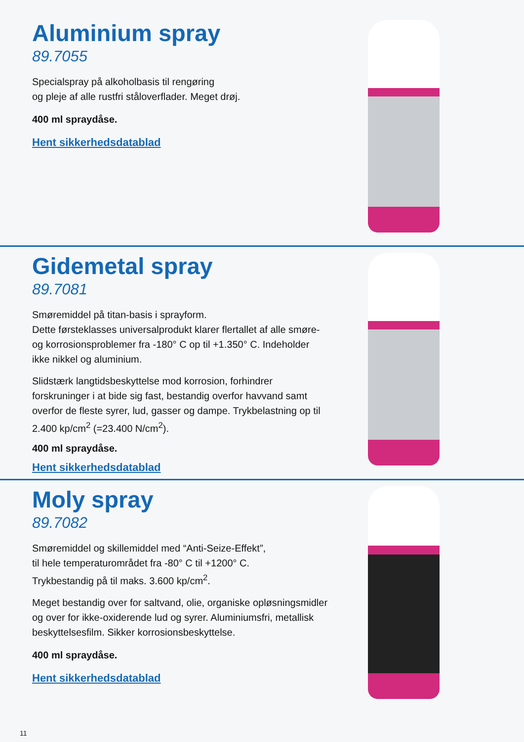Aluminium spray
89.7055
Specialspray på alkoholbasis til rengøring
og pleje af alle rustfri ståloverflader. Meget drøj.
400 ml spraydåse.
Hent sikkerhedsdatablad
Gidemetal spray
89.7081
Smøremiddel på titan-basis i sprayform.
Dette førsteklasses universalprodukt klarer flertallet af alle smøre- og korrosionsproblemer fra -180° C op til +1.350° C. Indeholder ikke nikkel og aluminium.
Slidstærk langtidsbeskyttelse mod korrosion, forhindrer forskruninger i at bide sig fast, bestandig overfor havvand samt overfor de fleste syrer, lud, gasser og dampe. Trykbelastning op til 2.400 kp/cm<sup>2</sup> (=23.400 N/cm<sup>2</sup>).
400 ml spraydåse.
Hent sikkerhedsdatablad
Moly spray
89.7082
Smøremiddel og skillemiddel med “Anti-Seize-Effekt”,
til hele temperaturområdet fra -80° C til +1200° C.
Trykbestandig på til maks. 3.600 kp/cm<sup>2</sup>.
Meget bestandig over for saltvand, olie, organiske opløsningsmidler og over for ikke-oxiderende lud og syrer. Aluminiumsfri, metallisk beskyttelsesfilm. Sikker korrosionsbeskyttelse.
400 ml spraydåse.
Hent sikkerhedsdatablad
11